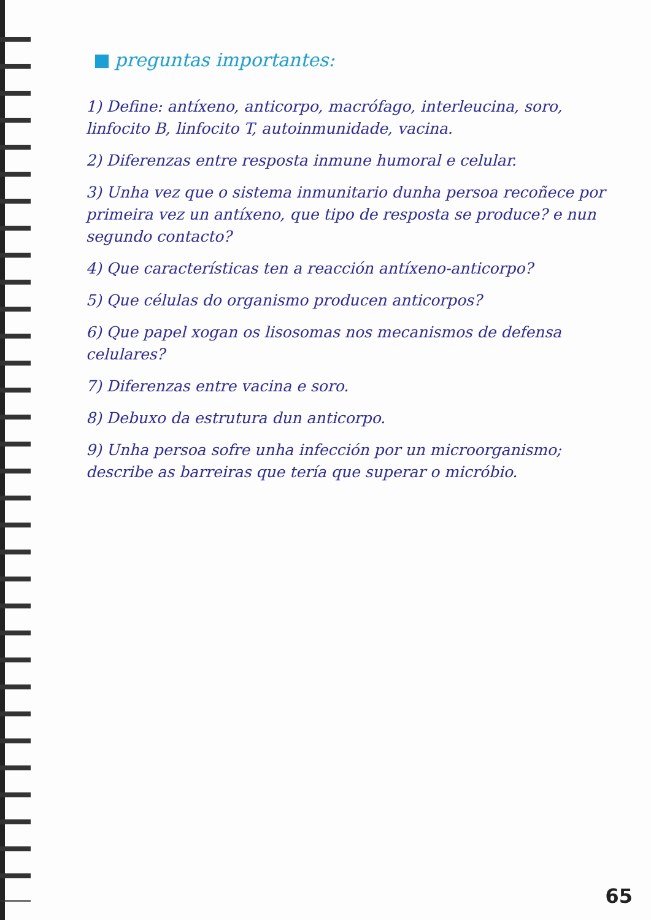preguntas importantes:
1) Define: antíxeno, anticorpo, macrófago, interleucina, soro, linfocito B, linfocito T, autoinmunidade, vacina.
2) Diferenzas entre resposta inmune humoral e celular.
3) Unha vez que o sistema inmunitario dunha persoa recoñece por primeira vez un antíxeno, que tipo de resposta se produce? e nun segundo contacto?
4) Que características ten a reacción antíxeno-anticorpo?
5) Que células do organismo producen anticorpos?
6) Que papel xogan os lisosomas nos mecanismos de defensa celulares?
7) Diferenzas entre vacina e soro.
8) Debuxo da estrutura dun anticorpo.
9) Unha persoa sofre unha infección por un microorganismo; describe as barreiras que tería que superar o micróbio.
65